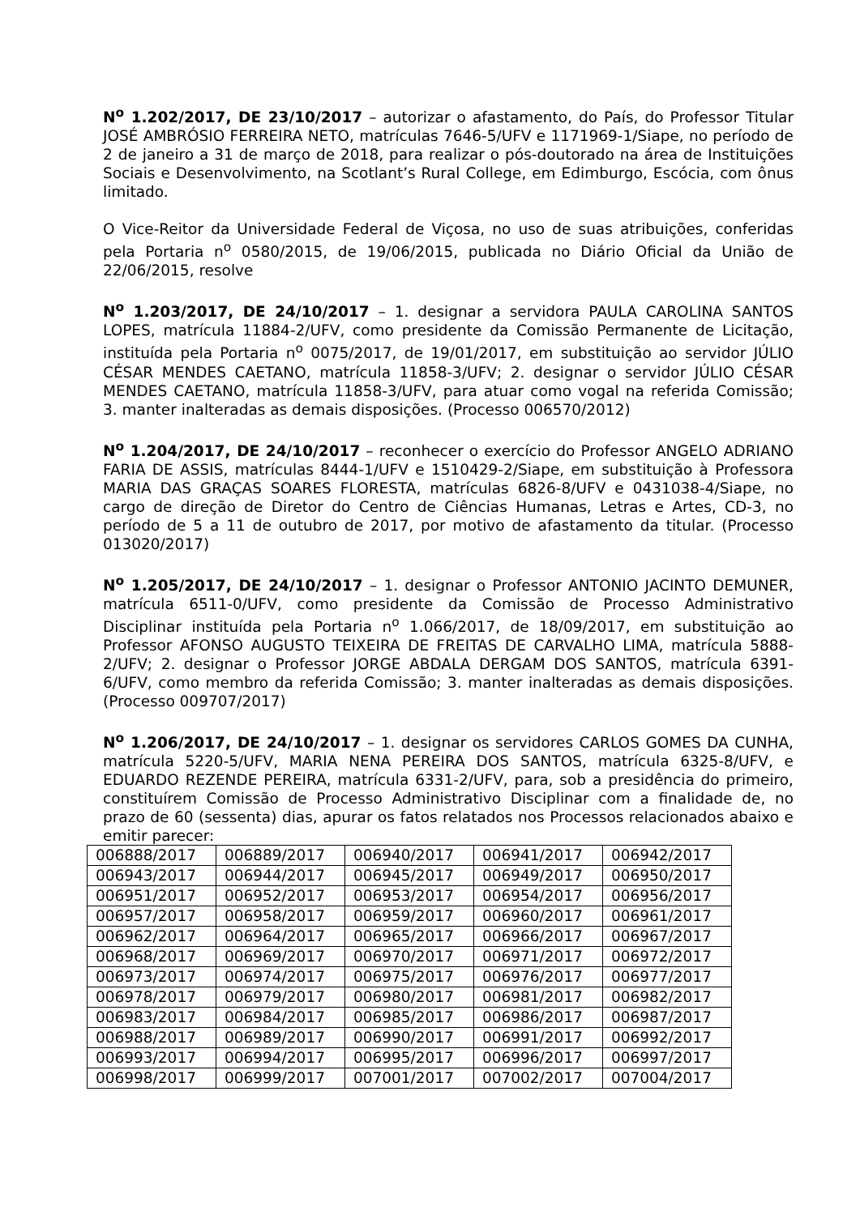N<sup>o</sup> 1.202/2017, DE 23/10/2017 – autorizar o afastamento, do País, do Professor Titular JOSÉ AMBRÓSIO FERREIRA NETO, matrículas 7646-5/UFV e 1171969-1/Siape, no período de 2 de janeiro a 31 de março de 2018, para realizar o pós-doutorado na área de Instituições Sociais e Desenvolvimento, na Scotlant’s Rural College, em Edimburgo, Escócia, com ônus limitado.
O Vice-Reitor da Universidade Federal de Viçosa, no uso de suas atribuições, conferidas pela Portaria n<sup>o</sup> 0580/2015, de 19/06/2015, publicada no Diário Oficial da União de 22/06/2015, resolve
N<sup>o</sup> 1.203/2017, DE 24/10/2017 – 1. designar a servidora PAULA CAROLINA SANTOS LOPES, matrícula 11884-2/UFV, como presidente da Comissão Permanente de Licitação, instituída pela Portaria n<sup>o</sup> 0075/2017, de 19/01/2017, em substituição ao servidor JÚLIO CÉSAR MENDES CAETANO, matrícula 11858-3/UFV; 2. designar o servidor JÚLIO CÉSAR MENDES CAETANO, matrícula 11858-3/UFV, para atuar como vogal na referida Comissão; 3. manter inalteradas as demais disposições. (Processo 006570/2012)
N<sup>o</sup> 1.204/2017, DE 24/10/2017 – reconhecer o exercício do Professor ANGELO ADRIANO FARIA DE ASSIS, matrículas 8444-1/UFV e 1510429-2/Siape, em substituição à Professora MARIA DAS GRAÇAS SOARES FLORESTA, matrículas 6826-8/UFV e 0431038-4/Siape, no cargo de direção de Diretor do Centro de Ciências Humanas, Letras e Artes, CD-3, no período de 5 a 11 de outubro de 2017, por motivo de afastamento da titular. (Processo 013020/2017)
N<sup>o</sup> 1.205/2017, DE 24/10/2017 – 1. designar o Professor ANTONIO JACINTO DEMUNER, matrícula 6511-0/UFV, como presidente da Comissão de Processo Administrativo Disciplinar instituída pela Portaria n<sup>o</sup> 1.066/2017, de 18/09/2017, em substituição ao Professor AFONSO AUGUSTO TEIXEIRA DE FREITAS DE CARVALHO LIMA, matrícula 5888-2/UFV; 2. designar o Professor JORGE ABDALA DERGAM DOS SANTOS, matrícula 6391-6/UFV, como membro da referida Comissão; 3. manter inalteradas as demais disposições. (Processo 009707/2017)
N<sup>o</sup> 1.206/2017, DE 24/10/2017 – 1. designar os servidores CARLOS GOMES DA CUNHA, matrícula 5220-5/UFV, MARIA NENA PEREIRA DOS SANTOS, matrícula 6325-8/UFV, e EDUARDO REZENDE PEREIRA, matrícula 6331-2/UFV, para, sob a presidência do primeiro, constituírem Comissão de Processo Administrativo Disciplinar com a finalidade de, no prazo de 60 (sessenta) dias, apurar os fatos relatados nos Processos relacionados abaixo e emitir parecer:
| 006888/2017 | 006889/2017 | 006940/2017 | 006941/2017 | 006942/2017 |
| 006943/2017 | 006944/2017 | 006945/2017 | 006949/2017 | 006950/2017 |
| 006951/2017 | 006952/2017 | 006953/2017 | 006954/2017 | 006956/2017 |
| 006957/2017 | 006958/2017 | 006959/2017 | 006960/2017 | 006961/2017 |
| 006962/2017 | 006964/2017 | 006965/2017 | 006966/2017 | 006967/2017 |
| 006968/2017 | 006969/2017 | 006970/2017 | 006971/2017 | 006972/2017 |
| 006973/2017 | 006974/2017 | 006975/2017 | 006976/2017 | 006977/2017 |
| 006978/2017 | 006979/2017 | 006980/2017 | 006981/2017 | 006982/2017 |
| 006983/2017 | 006984/2017 | 006985/2017 | 006986/2017 | 006987/2017 |
| 006988/2017 | 006989/2017 | 006990/2017 | 006991/2017 | 006992/2017 |
| 006993/2017 | 006994/2017 | 006995/2017 | 006996/2017 | 006997/2017 |
| 006998/2017 | 006999/2017 | 007001/2017 | 007002/2017 | 007004/2017 |